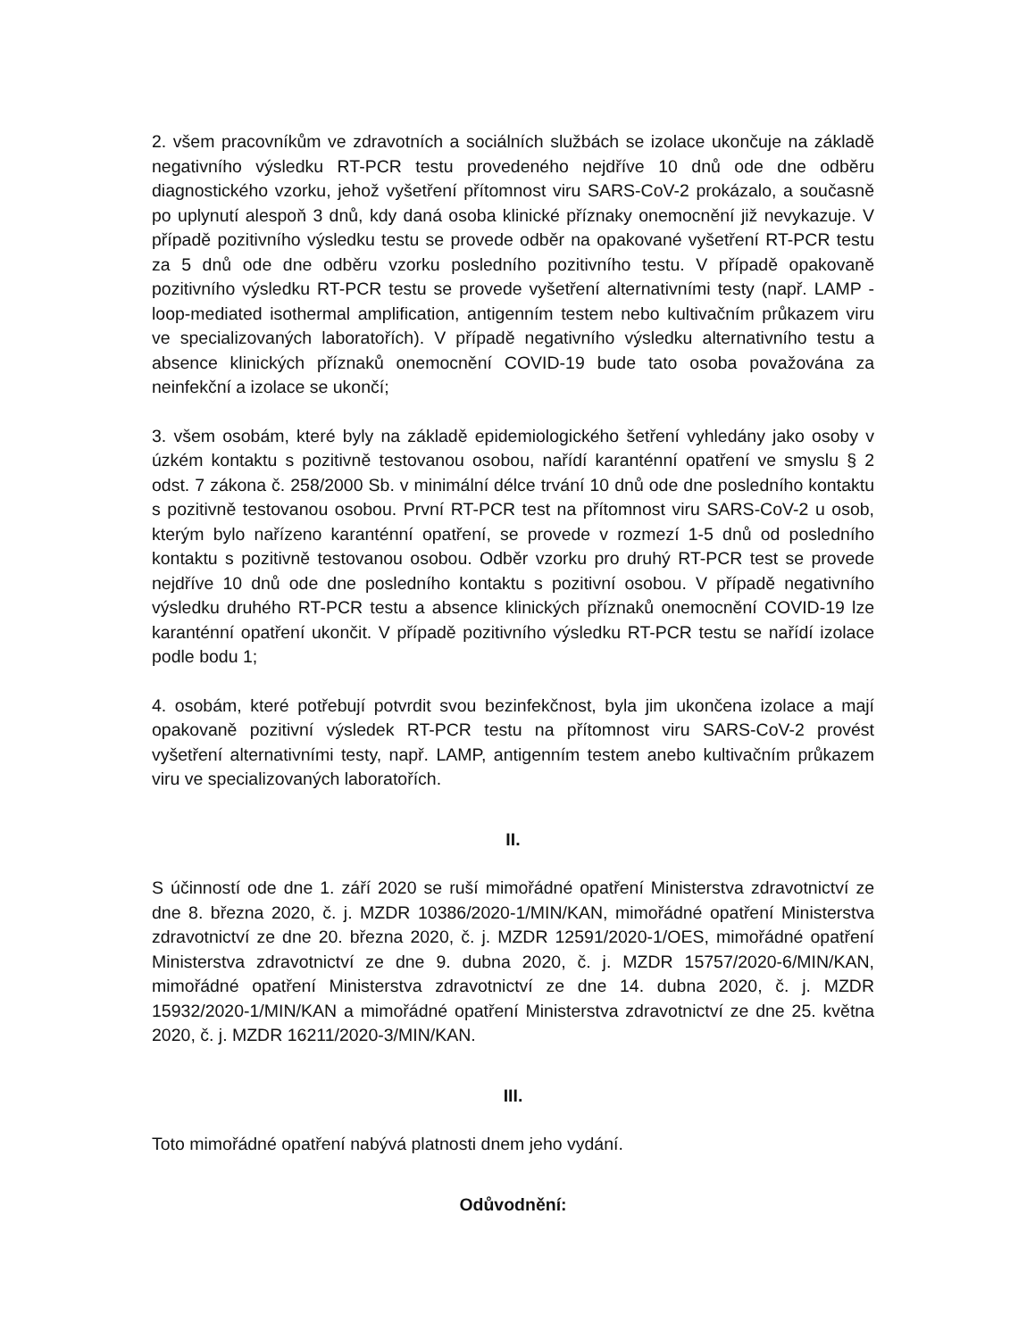2. všem pracovníkům ve zdravotních a sociálních službách se izolace ukončuje na základě negativního výsledku RT-PCR testu provedeného nejdříve 10 dnů ode dne odběru diagnostického vzorku, jehož vyšetření přítomnost viru SARS-CoV-2 prokázalo, a současně po uplynutí alespoň 3 dnů, kdy daná osoba klinické příznaky onemocnění již nevykazuje. V případě pozitivního výsledku testu se provede odběr na opakované vyšetření RT-PCR testu za 5 dnů ode dne odběru vzorku posledního pozitivního testu. V případě opakovaně pozitivního výsledku RT-PCR testu se provede vyšetření alternativními testy (např. LAMP - loop-mediated isothermal amplification, antigenním testem nebo kultivačním průkazem viru ve specializovaných laboratořích). V případě negativního výsledku alternativního testu a absence klinických příznaků onemocnění COVID-19 bude tato osoba považována za neinfekční a izolace se ukončí;
3. všem osobám, které byly na základě epidemiologického šetření vyhledány jako osoby v úzkém kontaktu s pozitivně testovanou osobou, nařídí karanténní opatření ve smyslu § 2 odst. 7 zákona č. 258/2000 Sb. v minimální délce trvání 10 dnů ode dne posledního kontaktu s pozitivně testovanou osobou. První RT-PCR test na přítomnost viru SARS-CoV-2 u osob, kterým bylo nařízeno karanténní opatření, se provede v rozmezí 1-5 dnů od posledního kontaktu s pozitivně testovanou osobou. Odběr vzorku pro druhý RT-PCR test se provede nejdříve 10 dnů ode dne posledního kontaktu s pozitivní osobou. V případě negativního výsledku druhého RT-PCR testu a absence klinických příznaků onemocnění COVID-19 lze karanténní opatření ukončit. V případě pozitivního výsledku RT-PCR testu se nařídí izolace podle bodu 1;
4. osobám, které potřebují potvrdit svou bezinfekčnost, byla jim ukončena izolace a mají opakovaně pozitivní výsledek RT-PCR testu na přítomnost viru SARS-CoV-2 provést vyšetření alternativními testy, např. LAMP, antigenním testem anebo kultivačním průkazem viru ve specializovaných laboratořích.
II.
S účinností ode dne 1. září 2020 se ruší mimořádné opatření Ministerstva zdravotnictví ze dne 8. března 2020, č. j. MZDR 10386/2020-1/MIN/KAN, mimořádné opatření Ministerstva zdravotnictví ze dne 20. března 2020, č. j. MZDR 12591/2020-1/OES, mimořádné opatření Ministerstva zdravotnictví ze dne 9. dubna 2020, č. j. MZDR 15757/2020-6/MIN/KAN, mimořádné opatření Ministerstva zdravotnictví ze dne 14. dubna 2020, č. j. MZDR 15932/2020-1/MIN/KAN a mimořádné opatření Ministerstva zdravotnictví ze dne 25. května 2020, č. j. MZDR 16211/2020-3/MIN/KAN.
III.
Toto mimořádné opatření nabývá platnosti dnem jeho vydání.
Odůvodnění: